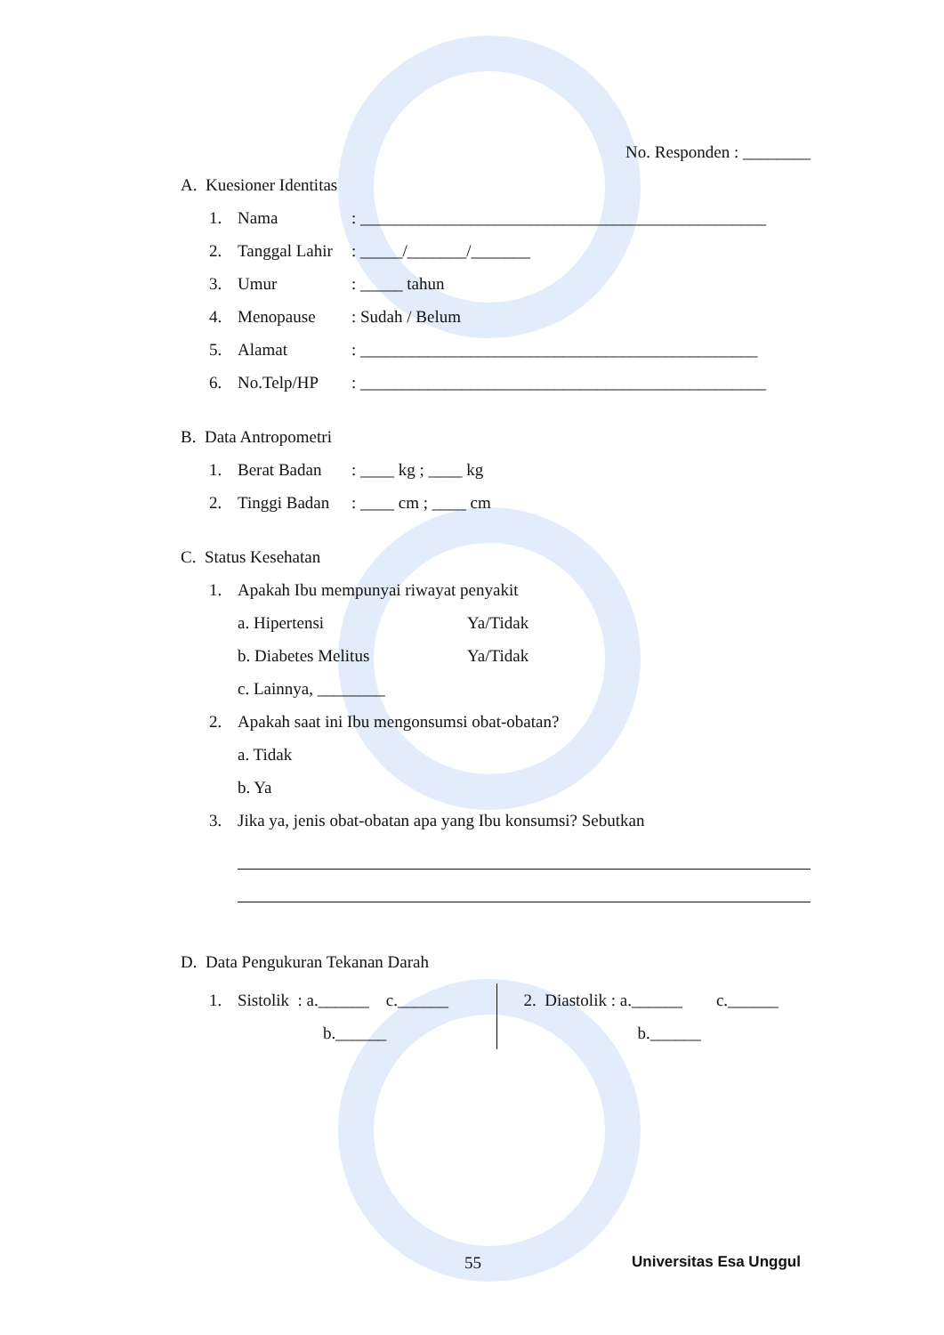No. Responden : ________
A. Kuesioner Identitas
1. Nama: ________________________________________________
2. Tanggal Lahir: _____/_______/_______
3. Umur: _____ tahun
4. Menopause: Sudah / Belum
5. Alamat: _______________________________________________
6. No.Telp/HP: ________________________________________________
B. Data Antropometri
1. Berat Badan: ____ kg ; ____ kg
2. Tinggi Badan: ____ cm ; ____ cm
C. Status Kesehatan
1. Apakah Ibu mempunyai riwayat penyakit
a. Hipertensi Ya/Tidak
b. Diabetes Melitus Ya/Tidak
c. Lainnya, ________
2. Apakah saat ini Ibu mengonsumsi obat-obatan?
a. Tidak
b. Ya
3. Jika ya, jenis obat-obatan apa yang Ibu konsumsi? Sebutkan
D. Data Pengukuran Tekanan Darah
1. Sistolik : a.______ c.______
b.______
2. Diastolik : a.______ c.______
b.______
55 Universitas Esa Unggul